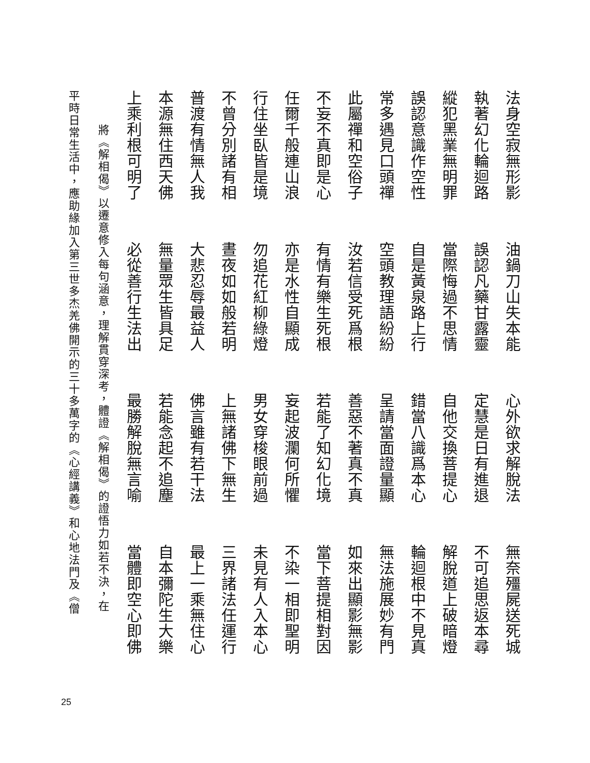法身空寂無形影 油鍋刀山失本能 心外欲求解脫法 無奈殭屍送死城
執著幻化輪迴路 誤認凡藥甘露靈 定慧是日有進退 不可追思返本尋
縱犯黑業無明罪 當際悔過不思情 自他交換菩提心 解脫道上破暗燈
誤認意識作空性 自是黃泉路上行 錯當八識爲本心 輪迴根中不見真
常多遇見口頭禪 空頭教理語紛紛 呈請當面證量顯 無法施展妙有門
此屬禪和空俗子 汝若信受死爲根 善惡不著真不真 如來出顯影無影
不妄不真即是心 有情有樂生死根 若能了知幻化境 當下菩提相對因
任爾千般連山浪 亦是水性自顯成 妄起波瀾何所懼 不染一相即聖明
行住坐臥皆是境 勿追花紅柳綠燈 男女穿梭眼前過 未見有人入本心
不曾分別諸有相 晝夜如如般若明 上無諸佛下無生 三界諸法任運行
普渡有情無人我 大悲忍辱最益人 佛言雖有若干法 最上一乘無住心
本源無住西天佛 無量眾生皆具足 若能念起不追塵 自本彌陀生大樂
上乘利根可明了 必從善行生法出 最勝解脫無言喻 當體即空心即佛
將《解相偈》以遷意修入每句涵意，理解貫穿深考，體證《解相偈》的證悟力如若不決，在
平時日常生活中，應助緣加入第三世多杰羌佛開示的三十多萬字的《心經講義》和心地法門及《僧
25